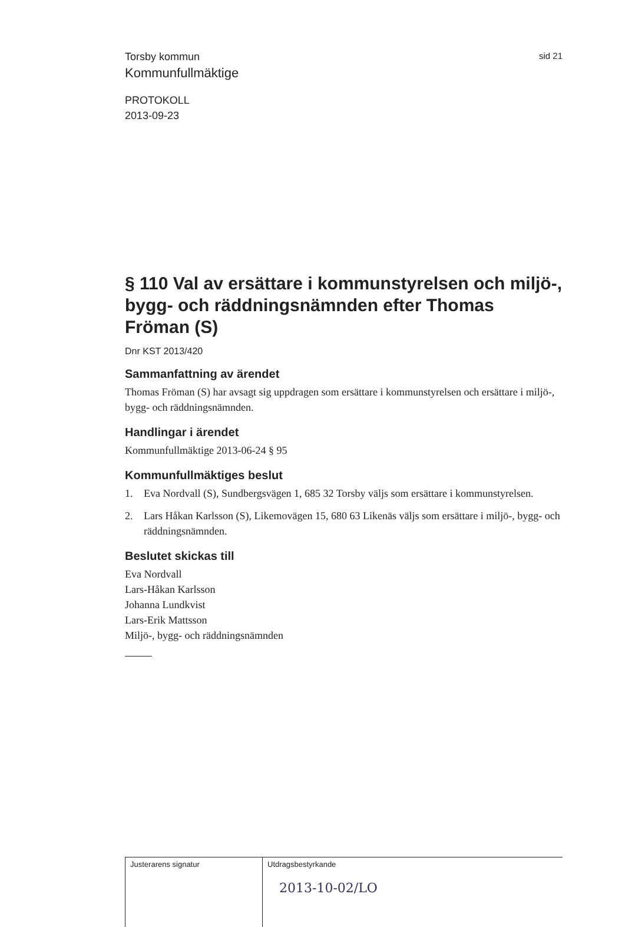Torsby kommun sid 21
Kommunfullmäktige
PROTOKOLL
2013-09-23
§ 110 Val av ersättare i kommunstyrelsen och miljö-, bygg- och räddningsnämnden efter Thomas Fröman (S)
Dnr KST 2013/420
Sammanfattning av ärendet
Thomas Fröman (S) har avsagt sig uppdragen som ersättare i kommunstyrelsen och ersättare i miljö-, bygg- och räddningsnämnden.
Handlingar i ärendet
Kommunfullmäktige 2013-06-24 § 95
Kommunfullmäktiges beslut
1. Eva Nordvall (S), Sundbergsvägen 1, 685 32 Torsby väljs som ersättare i kommunstyrelsen.
2. Lars Håkan Karlsson (S), Likemovägen 15, 680 63 Likenäs väljs som ersättare i miljö-, bygg- och räddningsnämnden.
Beslutet skickas till
Eva Nordvall
Lars-Håkan Karlsson
Johanna Lundkvist
Lars-Erik Mattsson
Miljö-, bygg- och räddningsnämnden
Justerarens signatur Utdragsbestyrkande
2013-10-02/LO